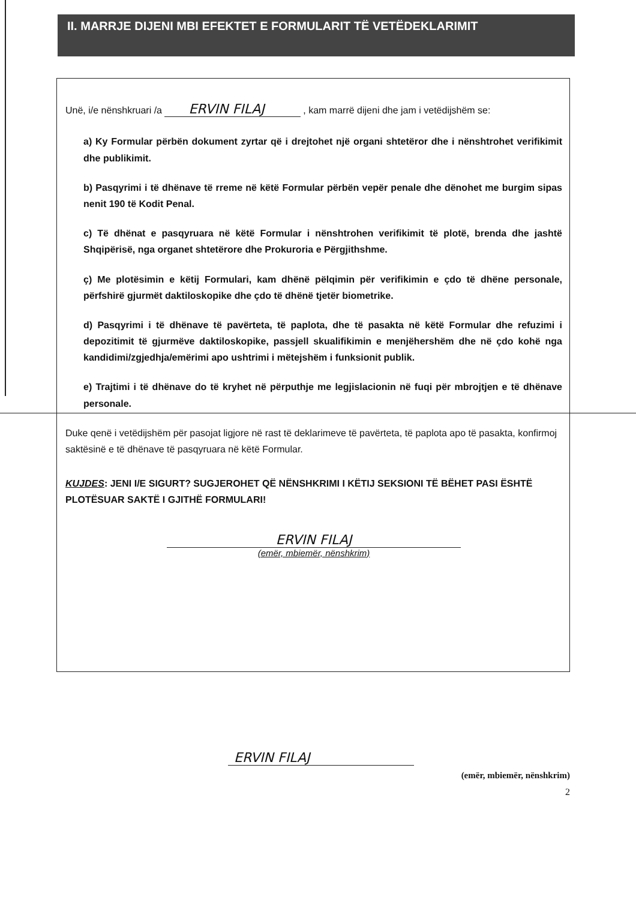II. MARRJE DIJENI MBI EFEKTET E FORMULARIT TË VETËDEKLARIMIT
Unë, i/e nënshkruari /a ERVIN FILAJ , kam marrë dijeni dhe jam i vetëdijshëm se:
a) Ky Formular përbën dokument zyrtar që i drejtohet një organi shtetëror dhe i nënshtrohet verifikimit dhe publikimit.
b) Pasqyrimi i të dhënave të rreme në këtë Formular përbën vepër penale dhe dënohet me burgim sipas nenit 190 të Kodit Penal.
c) Të dhënat e pasqyruara në këtë Formular i nënshtrohen verifikimit të plotë, brenda dhe jashtë Shqipërisë, nga organet shtetërore dhe Prokuroria e Përgjithshme.
ç) Me plotësimin e këtij Formulari, kam dhënë pëlqimin për verifikimin e çdo të dhëne personale, përfshirë gjurmët daktiloskopike dhe çdo të dhënë tjetër biometrike.
d) Pasqyrimi i të dhënave të pavërteta, të paplota, dhe të pasakta në këtë Formular dhe refuzimi i depozitimit të gjurmëve daktiloskopike, passjell skualifikimin e menjëhershëm dhe në çdo kohë nga kandidimi/zgjedhja/emërimi apo ushtrimi i mëtejshëm i funksionit publik.
e) Trajtimi i të dhënave do të kryhet në përputhje me legjislacionin në fuqi për mbrojtjen e të dhënave personale.
Duke qenë i vetëdijshëm për pasojat ligjore në rast të deklarimeve të pavërteta, të paplota apo të pasakta, konfirmoj saktësinë e të dhënave të pasqyruara në këtë Formular.
KUJDES: JENI I/E SIGURT? SUGJEROHET QË NËNSHKRIMI I KËTIJ SEKSIONI TË BËHET PASI ËSHTË PLOTËSUAR SAKTË I GJITHË FORMULARI!
ERVIN FILAJ
(emër, mbiemër, nënshkrim)
ERVIN FILAJ
(emër, mbiemër, nënshkrim)
2